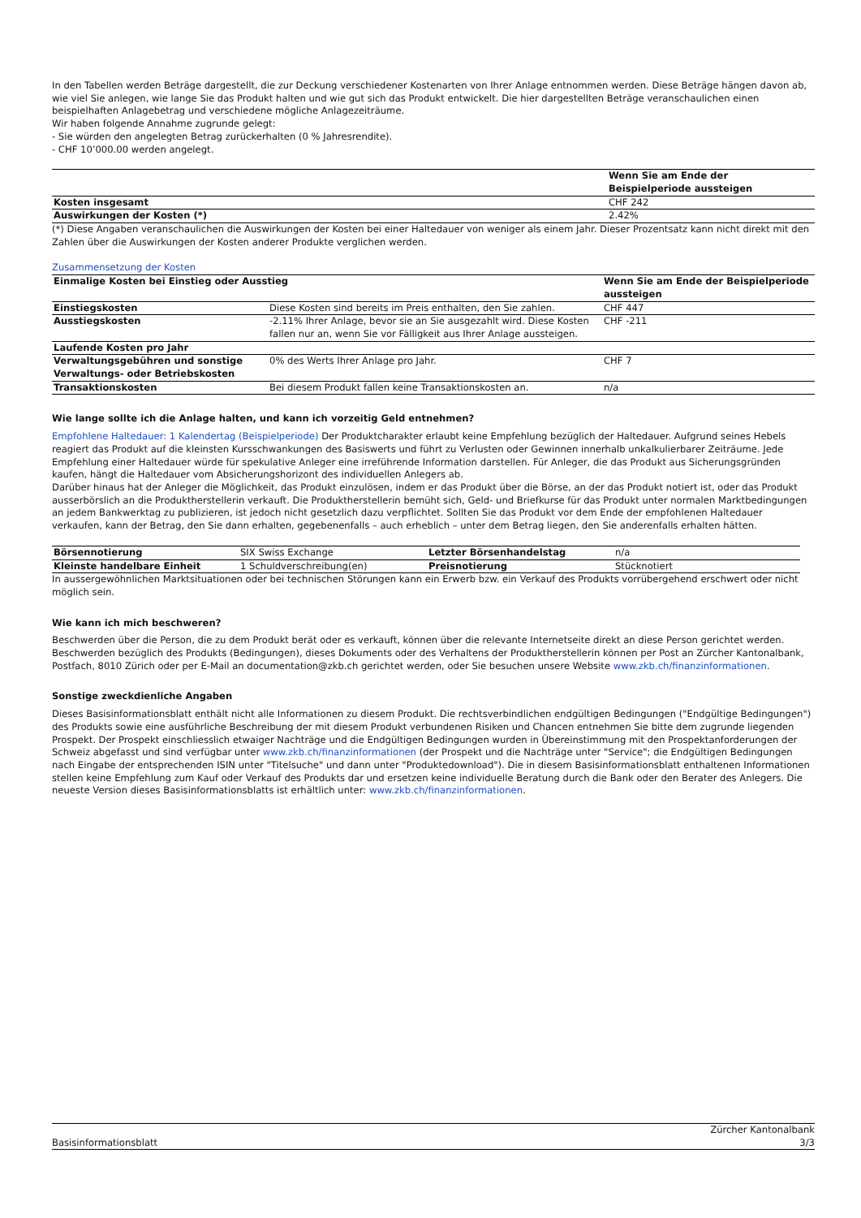In den Tabellen werden Beträge dargestellt, die zur Deckung verschiedener Kostenarten von Ihrer Anlage entnommen werden. Diese Beträge hängen davon ab, wie viel Sie anlegen, wie lange Sie das Produkt halten und wie gut sich das Produkt entwickelt. Die hier dargestellten Beträge veranschaulichen einen beispielhaften Anlagebetrag und verschiedene mögliche Anlagezeiträume.
Wir haben folgende Annahme zugrunde gelegt:
- Sie würden den angelegten Betrag zurückerhalten (0 % Jahresrendite).
- CHF 10’000.00 werden angelegt.
| | Wenn Sie am Ende der Beispielperiode aussteigen |
| --- | --- |
| Kosten insgesamt | CHF 242 |
| Auswirkungen der Kosten (*) | 2.42% |
(*) Diese Angaben veranschaulichen die Auswirkungen der Kosten bei einer Haltedauer von weniger als einem Jahr. Dieser Prozentsatz kann nicht direkt mit den Zahlen über die Auswirkungen der Kosten anderer Produkte verglichen werden.
Zusammensetzung der Kosten
| Einmalige Kosten bei Einstieg oder Ausstieg | | Wenn Sie am Ende der Beispielperiode aussteigen |
| --- | --- | --- |
| Einstiegskosten | Diese Kosten sind bereits im Preis enthalten, den Sie zahlen. | CHF 447 |
| Ausstiegskosten | -2.11% Ihrer Anlage, bevor sie an Sie ausgezahlt wird. Diese Kosten fallen nur an, wenn Sie vor Fälligkeit aus Ihrer Anlage aussteigen. | CHF -211 |
| Laufende Kosten pro Jahr | | |
| Verwaltungsgebühren und sonstige Verwaltungs- oder Betriebskosten | 0% des Werts Ihrer Anlage pro Jahr. | CHF 7 |
| Transaktionskosten | Bei diesem Produkt fallen keine Transaktionskosten an. | n/a |
Wie lange sollte ich die Anlage halten, und kann ich vorzeitig Geld entnehmen?
Empfohlene Haltedauer: 1 Kalendertag (Beispielperiode) Der Produktcharakter erlaubt keine Empfehlung bezüglich der Haltedauer. Aufgrund seines Hebels reagiert das Produkt auf die kleinsten Kursschwankungen des Basiswerts und führt zu Verlusten oder Gewinnen innerhalb unkalkulierbarer Zeiträume. Jede Empfehlung einer Haltedauer würde für spekulative Anleger eine irreführende Information darstellen. Für Anleger, die das Produkt aus Sicherungsgründen kaufen, hängt die Haltedauer vom Absicherungshorizont des individuellen Anlegers ab.
Darüber hinaus hat der Anleger die Möglichkeit, das Produkt einzulösen, indem er das Produkt über die Börse, an der das Produkt notiert ist, oder das Produkt ausserbörslich an die Produktherstellerin verkauft. Die Produktherstellerin bemüht sich, Geld- und Briefkurse für das Produkt unter normalen Marktbedingungen an jedem Bankwerktag zu publizieren, ist jedoch nicht gesetzlich dazu verpflichtet. Sollten Sie das Produkt vor dem Ende der empfohlenen Haltedauer verkaufen, kann der Betrag, den Sie dann erhalten, gegebenenfalls – auch erheblich – unter dem Betrag liegen, den Sie anderenfalls erhalten hätten.
| Börsennotierung | SIX Swiss Exchange | Letzter Börsenhandelstag | n/a |
| Kleinste handelbare Einheit | 1 Schuldverschreibung(en) | Preisnotierung | Stücknotiert |
In aussergewöhnlichen Marktsituationen oder bei technischen Störungen kann ein Erwerb bzw. ein Verkauf des Produkts vorrübergehend erschwert oder nicht möglich sein.
Wie kann ich mich beschweren?
Beschwerden über die Person, die zu dem Produkt berät oder es verkauft, können über die relevante Internetseite direkt an diese Person gerichtet werden. Beschwerden bezüglich des Produkts (Bedingungen), dieses Dokuments oder des Verhaltens der Produktherstellerin können per Post an Zürcher Kantonalbank, Postfach, 8010 Zürich oder per E-Mail an documentation@zkb.ch gerichtet werden, oder Sie besuchen unsere Website www.zkb.ch/finanzinformationen.
Sonstige zweckdienliche Angaben
Dieses Basisinformationsblatt enthält nicht alle Informationen zu diesem Produkt. Die rechtsverbindlichen endgültigen Bedingungen ("Endgültige Bedingungen") des Produkts sowie eine ausführliche Beschreibung der mit diesem Produkt verbundenen Risiken und Chancen entnehmen Sie bitte dem zugrunde liegenden Prospekt. Der Prospekt einschliesslich etwaiger Nachträge und die Endgültigen Bedingungen wurden in Übereinstimmung mit den Prospektanforderungen der Schweiz abgefasst und sind verfügbar unter www.zkb.ch/finanzinformationen (der Prospekt und die Nachträge unter "Service"; die Endgültigen Bedingungen nach Eingabe der entsprechenden ISIN unter "Titelsuche" und dann unter "Produktedownload"). Die in diesem Basisinformationsblatt enthaltenen Informationen stellen keine Empfehlung zum Kauf oder Verkauf des Produkts dar und ersetzen keine individuelle Beratung durch die Bank oder den Berater des Anlegers. Die neueste Version dieses Basisinformationsblatts ist erhältlich unter: www.zkb.ch/finanzinformationen.
Basisinformationsblatt Zürcher Kantonalbank
3/3